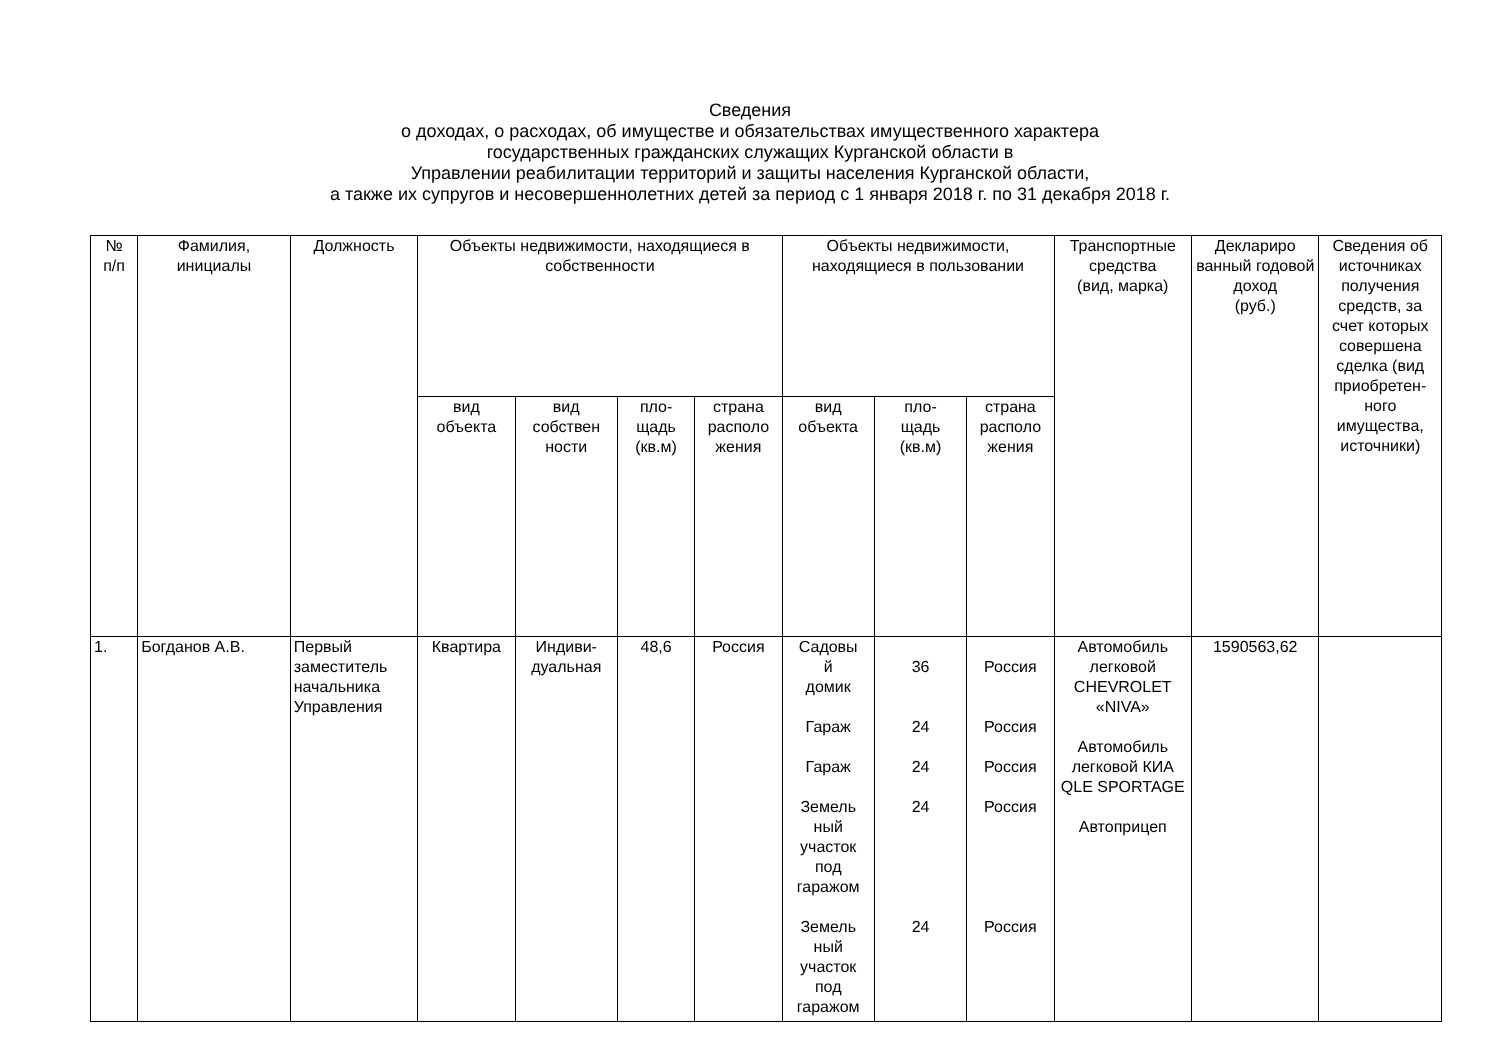Сведения
о доходах, о расходах, об имуществе и обязательствах имущественного характера
государственных гражданских служащих Курганской области в
Управлении реабилитации территорий и защиты населения Курганской области,
а также их супругов и несовершеннолетних детей за период с 1 января 2018 г. по 31 декабря 2018 г.
| № п/п | Фамилия, инициалы | Должность | Объекты недвижимости, находящиеся в собственности | | | | Объекты недвижимости, находящиеся в пользовании | | | Транспортные средства (вид, марка) | Деклариро ванный годовой доход (руб.) | Сведения об источниках получения средств, за счет которых совершена сделка (вид приобретен-ного имущества, источники) |
| --- | --- | --- | --- | --- | --- | --- | --- | --- | --- | --- | --- | --- |
| | | | вид объекта | вид собствен ности | пло- щадь (кв.м) | страна располо жения | вид объекта | пло- щадь (кв.м) | страна располо жения | | | |
| 1. | Богданов А.В. | Первый заместитель начальника Управления | Квартира | Индиви- дуальная | 48,6 | Россия | Садовы й домик Гараж Гараж Земель ный участок под гаражом Земель ный участок под гаражом | 36 24 24 24 24 | Россия Россия Россия Россия Россия | Автомобиль легковой CHEVROLET «NIVA» Автомобиль легковой КИА QLE SPORTAGE Автоприцеп | 1590563,62 | |